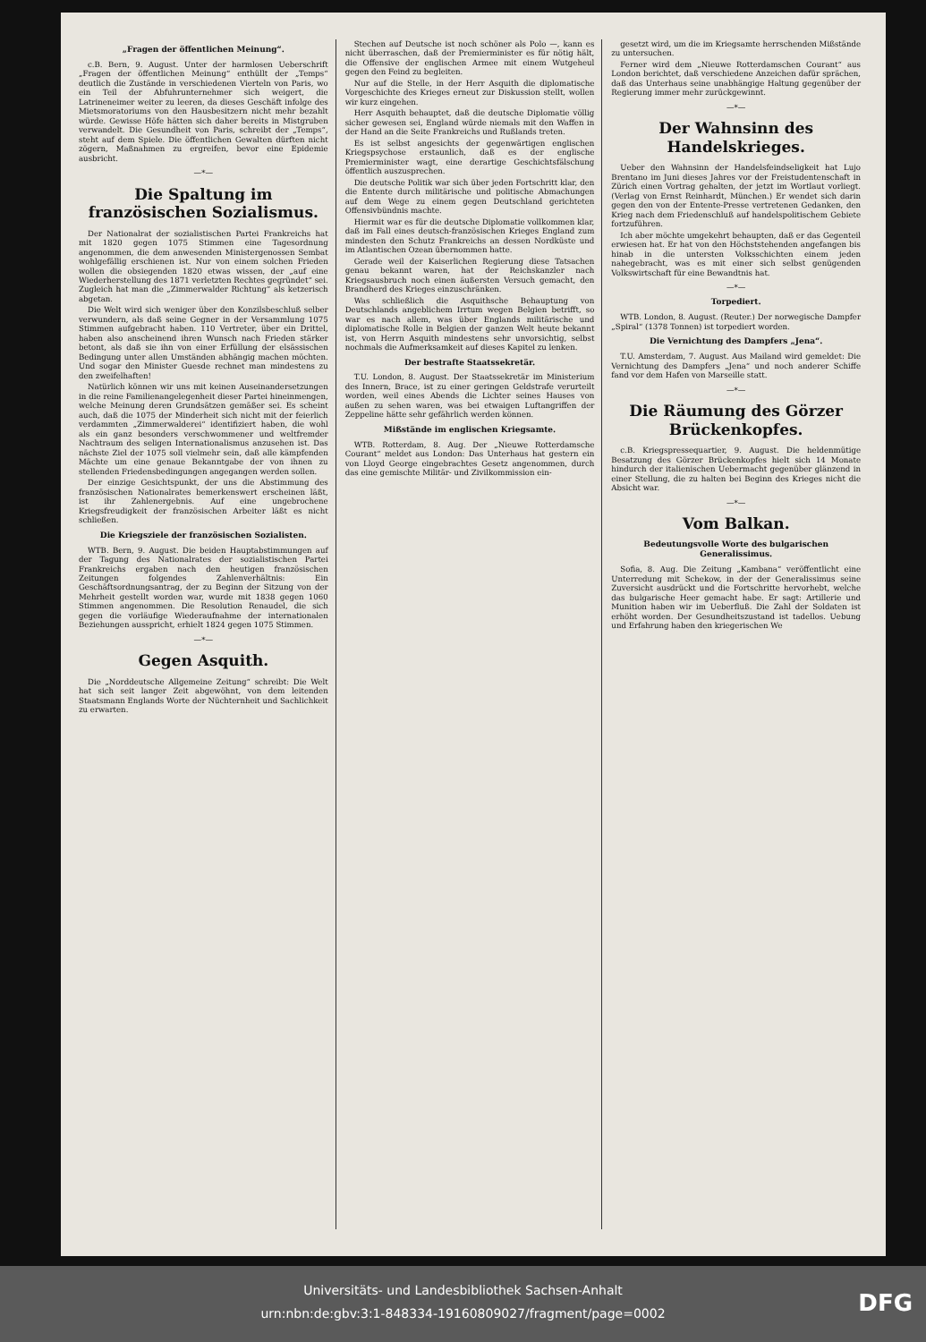„Fragen der öffentlichen Meinung“.
c.B. Bern, 9. August. Unter der harmlosen Ueberschrift „Fragen der öffentlichen Meinung“ enthüllt der „Temps“ deutlich die Zustände in verschiedenen Vierteln von Paris, wo ein Teil der Abfuhrunternehmer sich weigert, die Latrineneimer weiter zu leeren, da dieses Geschäft infolge des Mietsmoratoriums von den Hausbesitzern nicht mehr bezahlt würde. Gewisse Höfe hätten sich daher bereits in Mistgruben verwandelt. Die Gesundheit von Paris, schreibt der „Temps“, steht auf dem Spiele. Die öffentlichen Gewalten dürften nicht zögern, Maßnahmen zu ergreifen, bevor eine Epidemie ausbricht.
—*—
Die Spaltung im französischen Sozialismus.
Der Nationalrat der sozialistischen Partei Frankreichs hat mit 1820 gegen 1075 Stimmen eine Tagesordnung angenommen, die dem anwesenden Ministergenossen Sembat wohlgefällig erschienen ist. Nur von einem solchen Frieden wollen die obsiegenden 1820 etwas wissen, der „auf eine Wiederherstellung des 1871 verletzten Rechtes gegründet“ sei. Zugleich hat man die „Zimmerwalder Richtung“ als ketzerisch abgetan.
Die Welt wird sich weniger über den Konzilsbeschluß selber verwundern, als daß seine Gegner in der Versammlung 1075 Stimmen aufgebracht haben. 110 Vertreter, über ein Drittel, haben also anscheinend ihren Wunsch nach Frieden stärker betont, als daß sie ihn von einer Erfüllung der elsässischen Bedingung unter allen Umständen abhängig machen möchten. Und sogar den Minister Guesde rechnet man mindestens zu den zweifelhaften!
Natürlich können wir uns mit keinen Auseinandersetzungen in die reine Familienangelegenheit dieser Partei hineinmengen, welche Meinung deren Grundsätzen gemäßer sei. Es scheint auch, daß die 1075 der Minderheit sich nicht mit der feierlich verdammten „Zimmerwalderei“ identifiziert haben, die wohl als ein ganz besonders verschwommener und weltfremder Nachtraum des seligen Internationalismus anzusehen ist. Das nächste Ziel der 1075 soll vielmehr sein, daß alle kämpfenden Mächte um eine genaue Bekanntgabe der von ihnen zu stellenden Friedensbedingungen angegangen werden sollen.
Der einzige Gesichtspunkt, der uns die Abstimmung des französischen Nationalrates bemerkenswert erscheinen läßt, ist ihr Zahlenergebnis. Auf eine ungebrochene Kriegsfreudigkeit der französischen Arbeiter läßt es nicht schließen.
Die Kriegsziele der französischen Sozialisten.
WTB. Bern, 9. August. Die beiden Hauptabstimmungen auf der Tagung des Nationalrates der sozialistischen Partei Frankreichs ergaben nach den heutigen französischen Zeitungen folgendes Zahlenverhältnis: Ein Geschäftsordnungsantrag, der zu Beginn der Sitzung von der Mehrheit gestellt worden war, wurde mit 1838 gegen 1060 Stimmen angenommen. Die Resolution Renaudel, die sich gegen die vorläufige Wiederaufnahme der internationalen Beziehungen ausspricht, erhielt 1824 gegen 1075 Stimmen.
—*—
Gegen Asquith.
Die „Norddeutsche Allgemeine Zeitung“ schreibt: Die Welt hat sich seit langer Zeit abgewöhnt, von dem leitenden Staatsmann Englands Worte der Nüchternheit und Sachlichkeit zu erwarten.
Stechen auf Deutsche ist noch schöner als Polo —, kann es nicht überraschen, daß der Premierminister es für nötig hält, die Offensive der englischen Armee mit einem Wutgeheul gegen den Feind zu begleiten.
Nur auf die Stelle, in der Herr Asquith die diplomatische Vorgeschichte des Krieges erneut zur Diskussion stellt, wollen wir kurz eingehen.
Herr Asquith behauptet, daß die deutsche Diplomatie völlig sicher gewesen sei, England würde niemals mit den Waffen in der Hand an die Seite Frankreichs und Rußlands treten.
Es ist selbst angesichts der gegenwärtigen englischen Kriegspsychose erstaunlich, daß es der englische Premierminister wagt, eine derartige Geschichtsfälschung öffentlich auszusprechen.
Die deutsche Politik war sich über jeden Fortschritt klar, den die Entente durch militärische und politische Abmachungen auf dem Wege zu einem gegen Deutschland gerichteten Offensivbündnis machte.
Hiermit war es für die deutsche Diplomatie vollkommen klar, daß im Fall eines deutsch-französischen Krieges England zum mindesten den Schutz Frankreichs an dessen Nordküste und im Atlantischen Ozean übernommen hatte.
Gerade weil der Kaiserlichen Regierung diese Tatsachen genau bekannt waren, hat der Reichskanzler nach Kriegsausbruch noch einen äußersten Versuch gemacht, den Brandherd des Krieges einzuschränken.
Was schließlich die Asquithsche Behauptung von Deutschlands angeblichem Irrtum wegen Belgien betrifft, so war es nach allem, was über Englands militärische und diplomatische Rolle in Belgien der ganzen Welt heute bekannt ist, von Herrn Asquith mindestens sehr unvorsichtig, selbst nochmals die Aufmerksamkeit auf dieses Kapitel zu lenken.
Der bestrafte Staatssekretär.
T.U. London, 8. August. Der Staatssekretär im Ministerium des Innern, Brace, ist zu einer geringen Geldstrafe verurteilt worden, weil eines Abends die Lichter seines Hauses von außen zu sehen waren, was bei etwaigen Luftangriffen der Zeppeline hätte sehr gefährlich werden können.
Mißstände im englischen Kriegsamte.
WTB. Rotterdam, 8. Aug. Der „Nieuwe Rotterdamsche Courant“ meldet aus London: Das Unterhaus hat gestern ein von Lloyd George eingebrachtes Gesetz angenommen, durch das eine gemischte Militär- und Zivilkommission ein-
gesetzt wird, um die im Kriegsamte herrschenden Mißstände zu untersuchen.
Ferner wird dem „Nieuwe Rotterdamschen Courant“ aus London berichtet, daß verschiedene Anzeichen dafür sprächen, daß das Unterhaus seine unabhängige Haltung gegenüber der Regierung immer mehr zurückgewinnt.
—*—
Der Wahnsinn des Handelskrieges.
Ueber den Wahnsinn der Handelsfeindseligkeit hat Lujo Brentano im Juni dieses Jahres vor der Freistudentenschaft in Zürich einen Vortrag gehalten, der jetzt im Wortlaut vorliegt. (Verlag von Ernst Reinhardt, München.) Er wendet sich darin gegen den von der Entente-Presse vertretenen Gedanken, den Krieg nach dem Friedenschluß auf handelspolitischem Gebiete fortzuführen.
Ich aber möchte umgekehrt behaupten, daß er das Gegenteil erwiesen hat. Er hat von den Höchststehenden angefangen bis hinab in die untersten Volksschichten einem jeden nahegebracht, was es mit einer sich selbst genügenden Volkswirtschaft für eine Bewandtnis hat.
—*—
Torpediert.
WTB. London, 8. August. (Reuter.) Der norwegische Dampfer „Spiral“ (1378 Tonnen) ist torpediert worden.
Die Vernichtung des Dampfers „Jena“.
T.U. Amsterdam, 7. August. Aus Mailand wird gemeldet: Die Vernichtung des Dampfers „Jena“ und noch anderer Schiffe fand vor dem Hafen von Marseille statt.
—*—
Die Räumung des Görzer Brückenkopfes.
c.B. Kriegspressequartier, 9. August. Die heldenmütige Besatzung des Görzer Brückenkopfes hielt sich 14 Monate hindurch der italienischen Uebermacht gegenüber glänzend in einer Stellung, die zu halten bei Beginn des Krieges nicht die Absicht war.
—*—
Vom Balkan.
Bedeutungsvolle Worte des bulgarischen Generalissimus.
Sofia, 8. Aug. Die Zeitung „Kambana“ veröffentlicht eine Unterredung mit Schekow, in der der Generalissimus seine Zuversicht ausdrückt und die Fortschritte hervorhebt, welche das bulgarische Heer gemacht habe. Er sagt: Artillerie und Munition haben wir im Ueberfluß. Die Zahl der Soldaten ist erhöht worden. Der Gesundheitszustand ist tadellos. Uebung und Erfahrung haben den kriegerischen We
Universitäts- und Landesbibliothek Sachsen-Anhalt
urn:nbn:de:gbv:3:1-848334-19160809027/fragment/page=0002
DFG